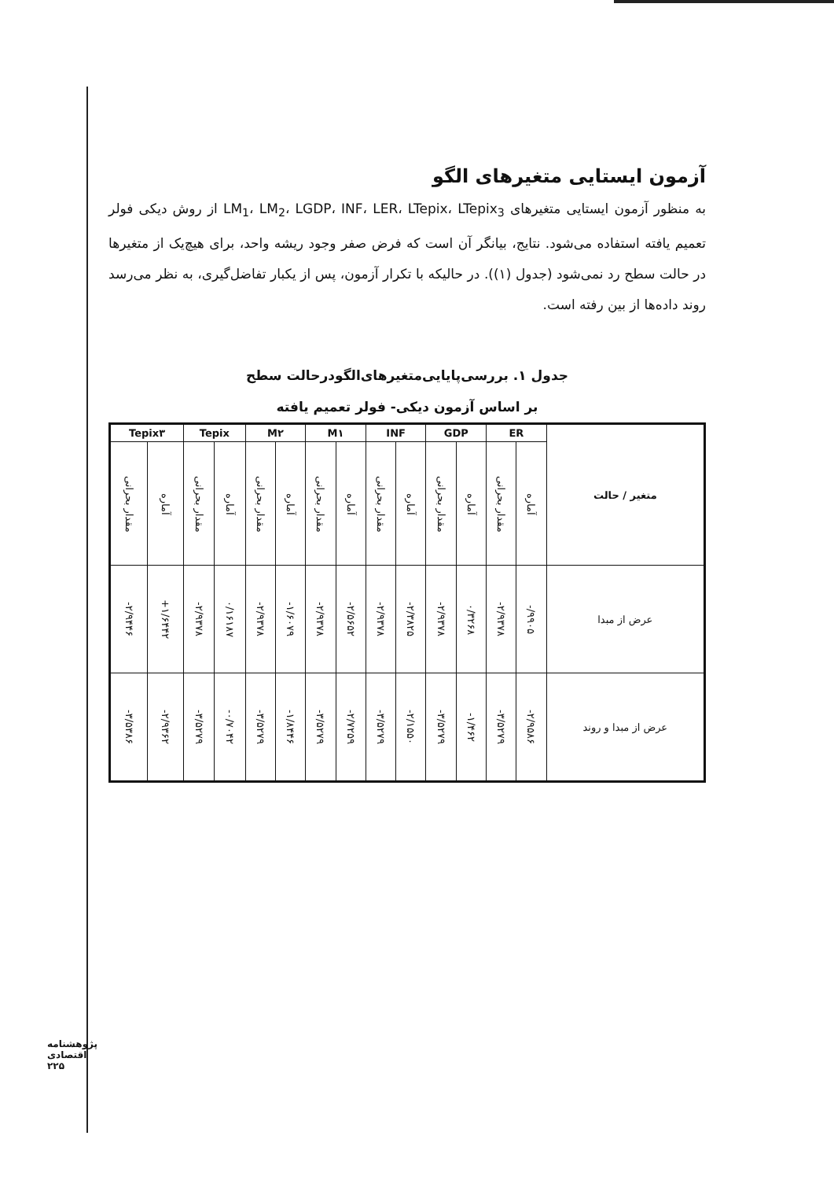آزمون ایستایی متغیرهای الگو
به منظور آزمون ایستایی متغیرهای LM<sub>1</sub>، LM<sub>2</sub>، LGDP، INF، LER، LTepix، LTepix<sub>3</sub> از روش دیکی فولر تعمیم یافته استفاده می‌شود. نتایج، بیانگر آن است که فرض صفر وجود ریشه واحد، برای هیچ‌یک از متغیرها در حالت سطح رد نمی‌شود (جدول (۱)). در حالیکه با تکرار آزمون، پس از یکبار تفاضل‌گیری، به نظر می‌رسد روند داده‌ها از بین رفته است.
جدول ۱. بررسی‌پایایی‌متغیرهای‌الگودرحالت سطح
بر اساس آزمون دیکی- فولر تعمیم یافته
| متغیر / حالت | ER | | GDP | | INF | | M۱ | | M۲ | | Tepix | | Tepix۳ | |
| --- | --- | --- | --- | --- | --- | --- | --- | --- | --- | --- | --- | --- | --- | --- |
| | آماره | مقدار بحرانی | آماره | مقدار بحرانی | آماره | مقدار بحرانی | آماره | مقدار بحرانی | آماره | مقدار بحرانی | آماره | مقدار بحرانی | آماره | مقدار بحرانی |
| عرض از مبدا | -/۹۹۰۵ | -۲/۹۳۷۸ | ۰/۳۲۶۸ | -۲/۹۳۷۸ | -۲/۳۸۲۵ | -۲/۹۳۷۸ | -۲/۵۶۵۲ | -۲/۹۳۷۸ | -۱/۶۰۷۹ | -۲/۹۳۷۸ | ۰/۱۶۱۸۷ | -۲/۹۳۷۸ | +۱/۶۴۴۲ | -۲/۹۴۴۶ |
| عرض از مبدا و روند | -۲/۹۵۸۶ | -۳/۵۲۷۹ | -۱/۴۶۲ | -۳/۵۲۷۹ | -۲/۱۵۵۰ | -۳/۵۲۷۹ | -۲/۷۲۵۹ | -۳/۵۲۷۹ | -۱/۸۴۴۶ | -۳/۵۲۷۹ | -۰/۷۰۴۲ | -۳/۵۲۷۹ | -۲/۹۳۶۲ | -۳/۵۳۸۶ |
پژوهشنامه اقتصادی
۲۲۵